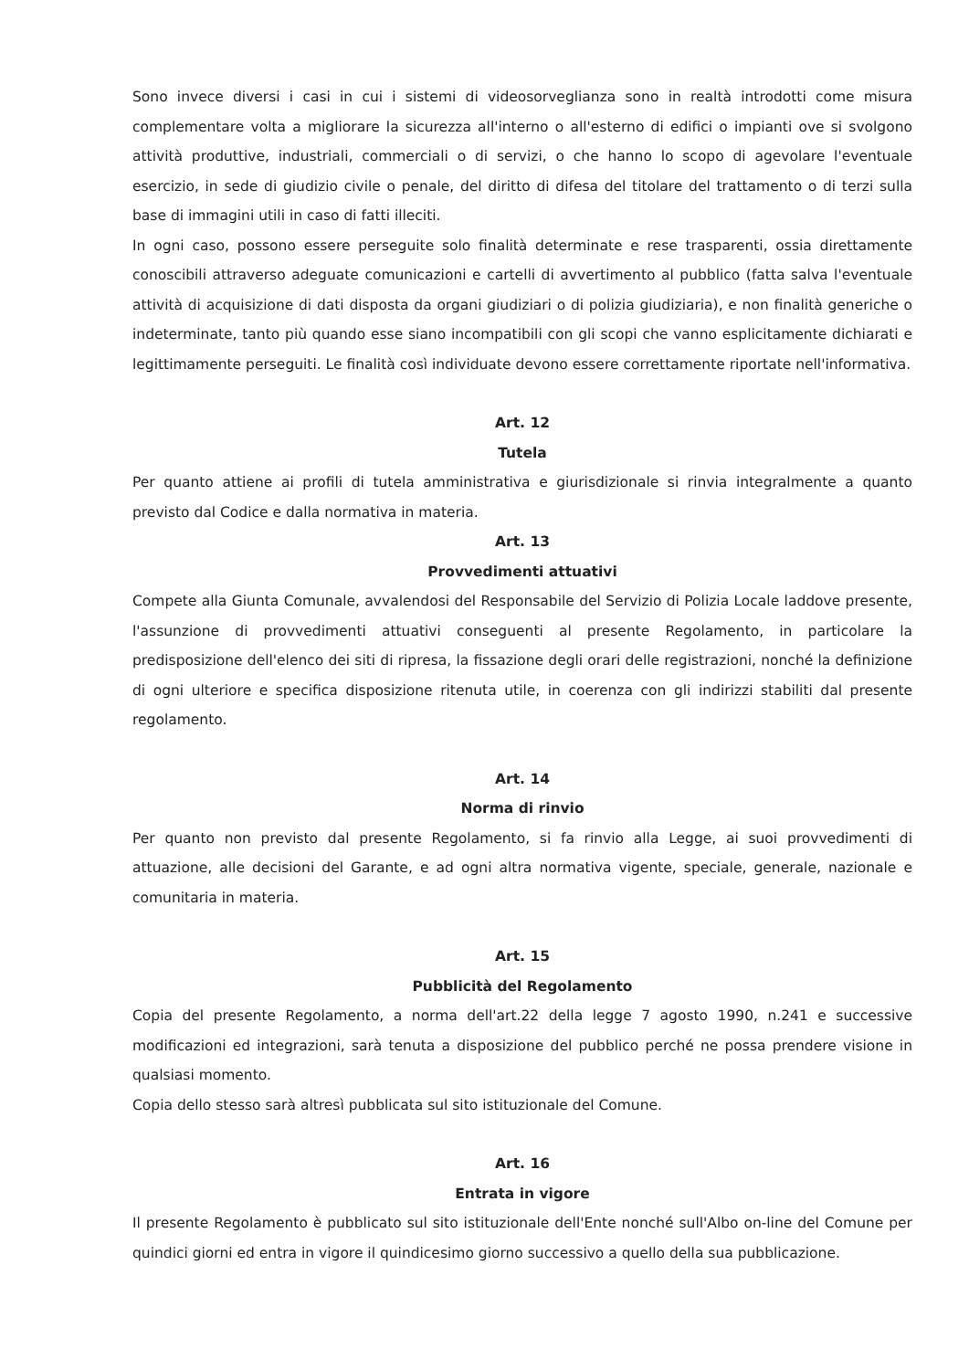Sono invece diversi i casi in cui i sistemi di videosorveglianza sono in realtà introdotti come misura complementare volta a migliorare la sicurezza all'interno o all'esterno di edifici o impianti ove si svolgono attività produttive, industriali, commerciali o di servizi, o che hanno lo scopo di agevolare l'eventuale esercizio, in sede di giudizio civile o penale, del diritto di difesa del titolare del trattamento o di terzi sulla base di immagini utili in caso di fatti illeciti.
In ogni caso, possono essere perseguite solo finalità determinate e rese trasparenti, ossia direttamente conoscibili attraverso adeguate comunicazioni e cartelli di avvertimento al pubblico (fatta salva l'eventuale attività di acquisizione di dati disposta da organi giudiziari o di polizia giudiziaria), e non finalità generiche o indeterminate, tanto più quando esse siano incompatibili con gli scopi che vanno esplicitamente dichiarati e legittimamente perseguiti. Le finalità così individuate devono essere correttamente riportate nell'informativa.
Art. 12
Tutela
Per quanto attiene ai profili di tutela amministrativa e giurisdizionale si rinvia integralmente a quanto previsto dal Codice e dalla normativa in materia.
Art. 13
Provvedimenti attuativi
Compete alla Giunta Comunale, avvalendosi del Responsabile del Servizio di Polizia Locale laddove presente, l'assunzione di provvedimenti attuativi conseguenti al presente Regolamento, in particolare la predisposizione dell'elenco dei siti di ripresa, la fissazione degli orari delle registrazioni, nonché la definizione di ogni ulteriore e specifica disposizione ritenuta utile, in coerenza con gli indirizzi stabiliti dal presente regolamento.
Art. 14
Norma di rinvio
Per quanto non previsto dal presente Regolamento, si fa rinvio alla Legge, ai suoi provvedimenti di attuazione, alle decisioni del Garante, e ad ogni altra normativa vigente, speciale, generale, nazionale e comunitaria in materia.
Art. 15
Pubblicità del Regolamento
Copia del presente Regolamento, a norma dell'art.22 della legge 7 agosto 1990, n.241 e successive modificazioni ed integrazioni, sarà tenuta a disposizione del pubblico perché ne possa prendere visione in qualsiasi momento.
Copia dello stesso sarà altresì pubblicata sul sito istituzionale del Comune.
Art. 16
Entrata in vigore
Il presente Regolamento è pubblicato sul sito istituzionale dell'Ente nonché sull'Albo on-line del Comune per quindici giorni ed entra in vigore il quindicesimo giorno successivo a quello della sua pubblicazione.